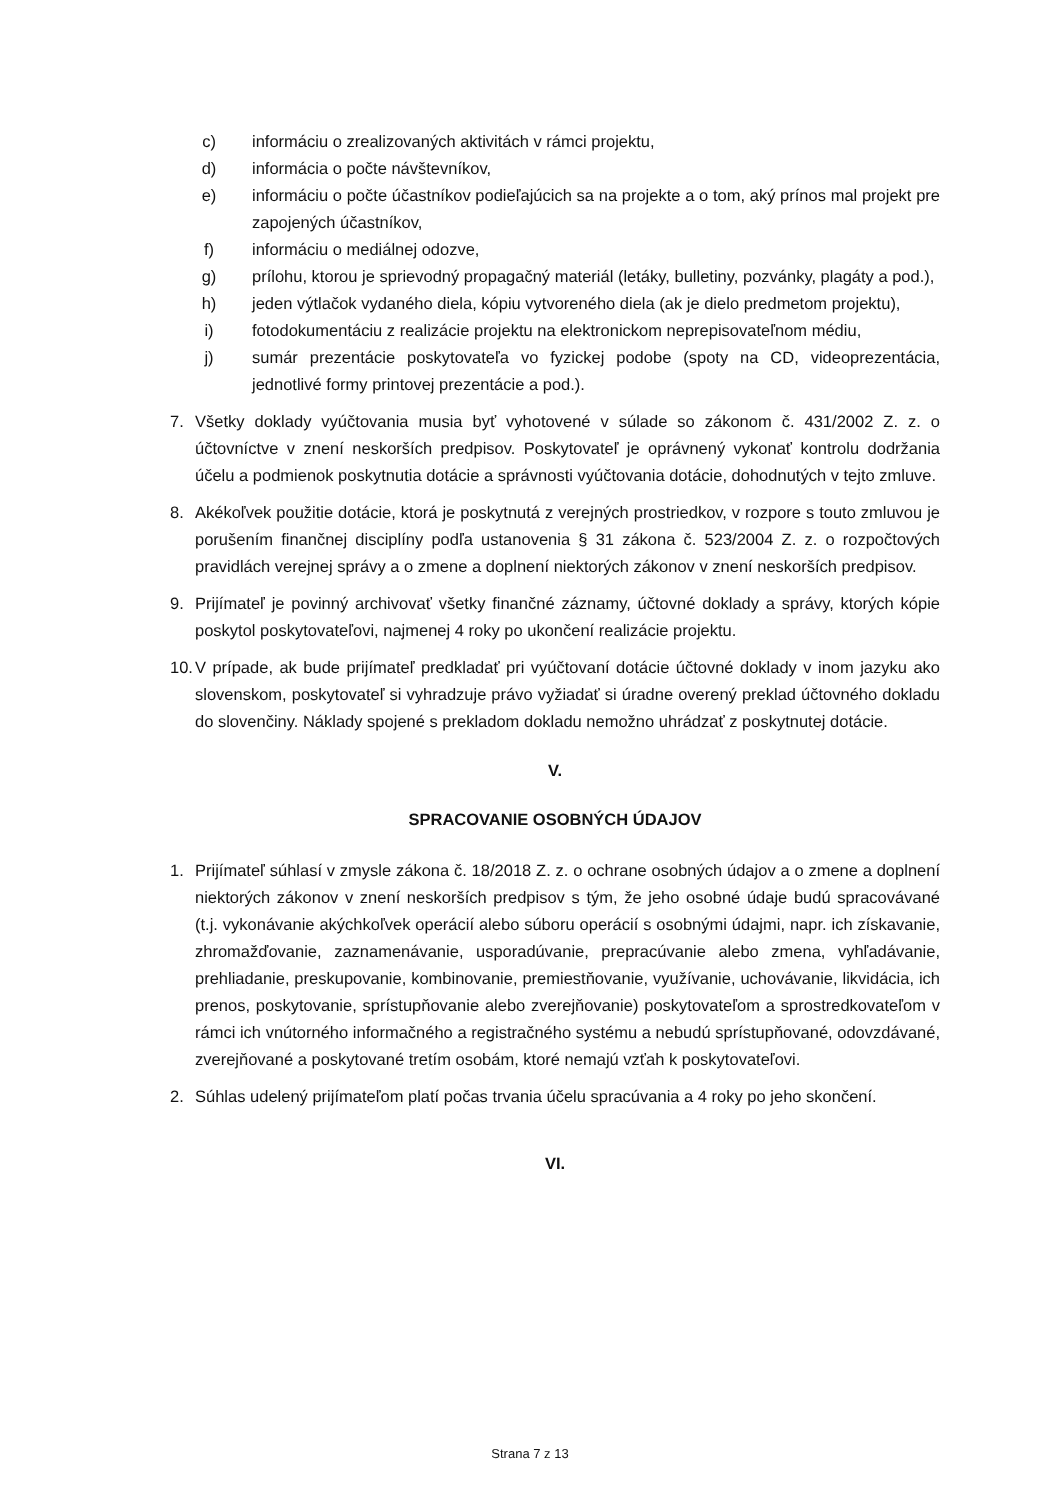c) informáciu o zrealizovaných aktivitách v rámci projektu,
d) informácia o počte návštevníkov,
e) informáciu o počte účastníkov podieľajúcich sa na projekte a o tom, aký prínos mal projekt pre zapojených účastníkov,
f) informáciu o mediálnej odozve,
g) prílohu, ktorou je sprievodný propagačný materiál (letáky, bulletiny, pozvánky, plagáty a pod.),
h) jeden výtlačok vydaného diela, kópiu vytvoreného diela (ak je dielo predmetom projektu),
i) fotodokumentáciu z realizácie projektu na elektronickom neprepisovateľnom médiu,
j) sumár prezentácie poskytovateľa vo fyzickej podobe (spoty na CD, videoprezentácia, jednotlivé formy printovej prezentácie a pod.).
7. Všetky doklady vyúčtovania musia byť vyhotovené v súlade so zákonom č. 431/2002 Z. z. o účtovníctve v znení neskorších predpisov. Poskytovateľ je oprávnený vykonať kontrolu dodržania účelu a podmienok poskytnutia dotácie a správnosti vyúčtovania dotácie, dohodnutých v tejto zmluve.
8. Akékoľvek použitie dotácie, ktorá je poskytnutá z verejných prostriedkov, v rozpore s touto zmluvou je porušením finančnej disciplíny podľa ustanovenia § 31 zákona č. 523/2004 Z. z. o rozpočtových pravidlách verejnej správy a o zmene a doplnení niektorých zákonov v znení neskorších predpisov.
9. Prijímateľ je povinný archivovať všetky finančné záznamy, účtovné doklady a správy, ktorých kópie poskytol poskytovateľovi, najmenej 4 roky po ukončení realizácie projektu.
10. V prípade, ak bude prijímateľ predkladať pri vyúčtovaní dotácie účtovné doklady v inom jazyku ako slovenskom, poskytovateľ si vyhradzuje právo vyžiadať si úradne overený preklad účtovného dokladu do slovenčiny. Náklady spojené s prekladom dokladu nemožno uhrádzať z poskytnutej dotácie.
V.
SPRACOVANIE OSOBNÝCH ÚDAJOV
1. Prijímateľ súhlasí v zmysle zákona č. 18/2018 Z. z. o ochrane osobných údajov a o zmene a doplnení niektorých zákonov v znení neskorších predpisov s tým, že jeho osobné údaje budú spracovávané (t.j. vykonávanie akýchkoľvek operácií alebo súboru operácií s osobnými údajmi, napr. ich získavanie, zhromažďovanie, zaznamenávanie, usporadúvanie, prepracúvanie alebo zmena, vyhľadávanie, prehliadanie, preskupovanie, kombinovanie, premiestňovanie, využívanie, uchovávanie, likvidácia, ich prenos, poskytovanie, sprístupňovanie alebo zverejňovanie) poskytovateľom a sprostredkovateľom v rámci ich vnútorného informačného a registračného systému a nebudú sprístupňované, odovzdávané, zverejňované a poskytované tretím osobám, ktoré nemajú vzťah k poskytovateľovi.
2. Súhlas udelený prijímateľom platí počas trvania účelu spracúvania a 4 roky po jeho skončení.
VI.
Strana 7 z 13